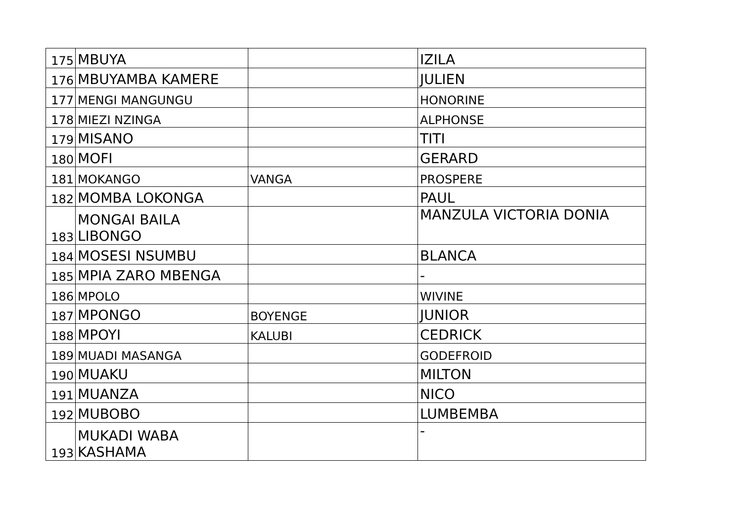| 175 | MBUYA | | IZILA |
| 176 | MBUYAMBA KAMERE | | JULIEN |
| 177 | MENGI MANGUNGU | | HONORINE |
| 178 | MIEZI NZINGA | | ALPHONSE |
| 179 | MISANO | | TITI |
| 180 | MOFI | | GERARD |
| 181 | MOKANGO | VANGA | PROSPERE |
| 182 | MOMBA LOKONGA | | PAUL |
| 183 | MONGAI BAILA LIBONGO | | MANZULA VICTORIA DONIA |
| 184 | MOSESI NSUMBU | | BLANCA |
| 185 | MPIA ZARO MBENGA | | - |
| 186 | MPOLO | | WIVINE |
| 187 | MPONGO | BOYENGE | JUNIOR |
| 188 | MPOYI | KALUBI | CEDRICK |
| 189 | MUADI MASANGA | | GODEFROID |
| 190 | MUAKU | | MILTON |
| 191 | MUANZA | | NICO |
| 192 | MUBOBO | | LUMBEMBA |
| 193 | MUKADI WABA KASHAMA | | - |